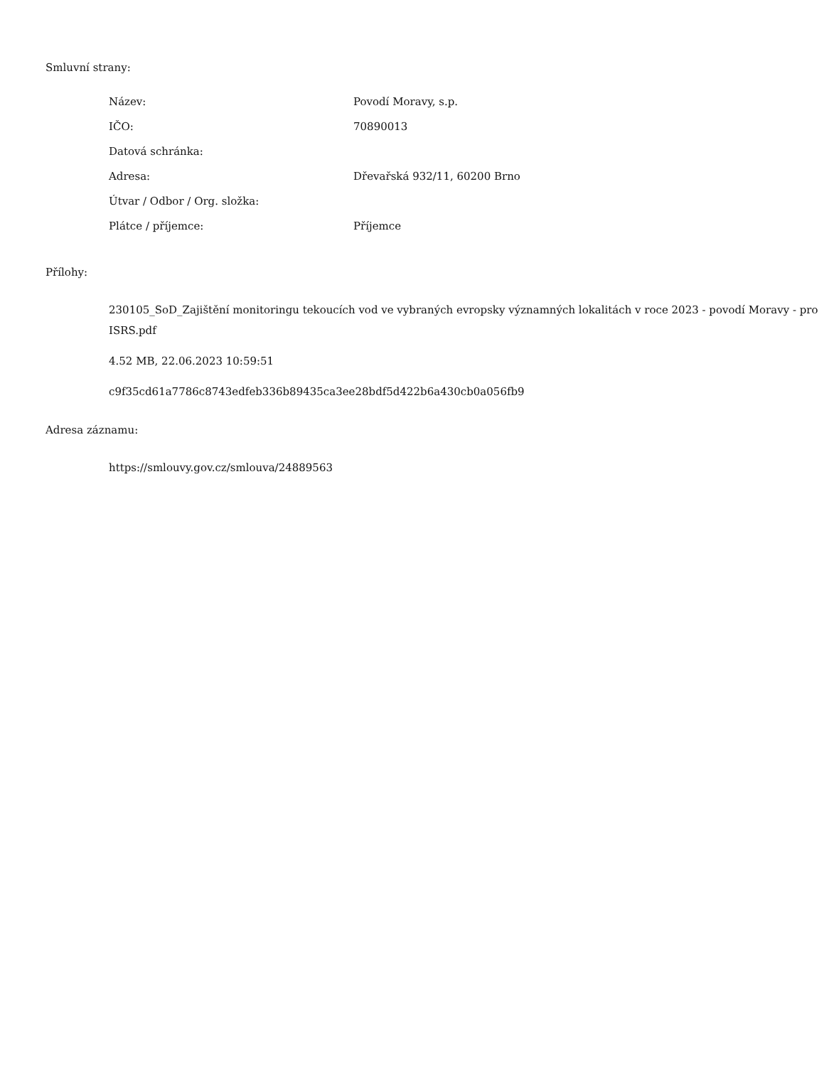Smluvní strany:
| Název: | Povodí Moravy, s.p. |
| IČO: | 70890013 |
| Datová schránka: | |
| Adresa: | Dřevařská 932/11, 60200 Brno |
| Útvar / Odbor / Org. složka: | |
| Plátce / příjemce: | Příjemce |
Přílohy:
230105_SoD_Zajištění monitoringu tekoucích vod ve vybraných evropsky významných lokalitách v roce 2023 - povodí Moravy - pro ISRS.pdf
4.52 MB, 22.06.2023 10:59:51
c9f35cd61a7786c8743edfeb336b89435ca3ee28bdf5d422b6a430cb0a056fb9
Adresa záznamu:
https://smlouvy.gov.cz/smlouva/24889563